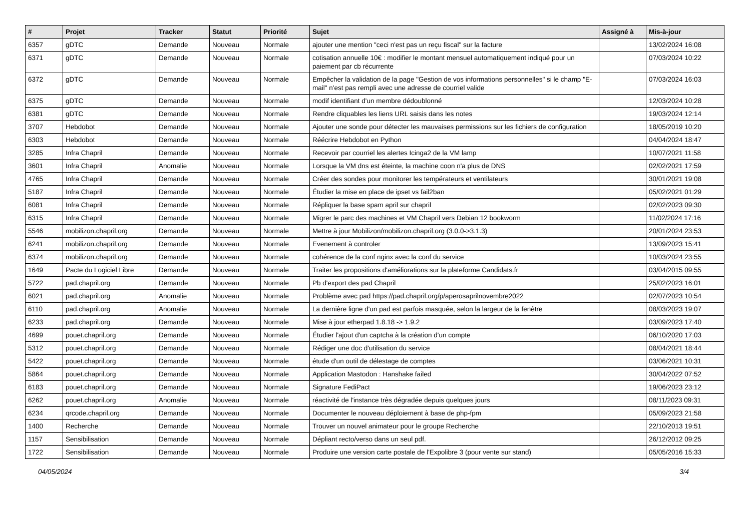| # | Projet | Tracker | Statut | Priorité | Sujet | Assigné à | Mis-à-jour |
| --- | --- | --- | --- | --- | --- | --- | --- |
| 6357 | gDTC | Demande | Nouveau | Normale | ajouter une mention "ceci n'est pas un reçu fiscal" sur la facture | | 13/02/2024 16:08 |
| 6371 | gDTC | Demande | Nouveau | Normale | cotisation annuelle 10€ : modifier le montant mensuel automatiquement indiqué pour un paiement par cb récurrente | | 07/03/2024 10:22 |
| 6372 | gDTC | Demande | Nouveau | Normale | Empêcher la validation de la page "Gestion de vos informations personnelles" si le champ "E-mail" n'est pas rempli avec une adresse de courriel valide | | 07/03/2024 16:03 |
| 6375 | gDTC | Demande | Nouveau | Normale | modif identifiant d'un membre dédoublonné | | 12/03/2024 10:28 |
| 6381 | gDTC | Demande | Nouveau | Normale | Rendre cliquables les liens URL saisis dans les notes | | 19/03/2024 12:14 |
| 3707 | Hebdobot | Demande | Nouveau | Normale | Ajouter une sonde pour détecter les mauvaises permissions sur les fichiers de configuration | | 18/05/2019 10:20 |
| 6303 | Hebdobot | Demande | Nouveau | Normale | Réécrire Hebdobot en Python | | 04/04/2024 18:47 |
| 3285 | Infra Chapril | Demande | Nouveau | Normale | Recevoir par courriel les alertes Icinga2 de la VM lamp | | 10/07/2021 11:58 |
| 3601 | Infra Chapril | Anomalie | Nouveau | Normale | Lorsque la VM dns est éteinte, la machine coon n'a plus de DNS | | 02/02/2021 17:59 |
| 4765 | Infra Chapril | Demande | Nouveau | Normale | Créer des sondes pour monitorer les températeurs et ventilateurs | | 30/01/2021 19:08 |
| 5187 | Infra Chapril | Demande | Nouveau | Normale | Étudier la mise en place de ipset vs fail2ban | | 05/02/2021 01:29 |
| 6081 | Infra Chapril | Demande | Nouveau | Normale | Répliquer la base spam april sur chapril | | 02/02/2023 09:30 |
| 6315 | Infra Chapril | Demande | Nouveau | Normale | Migrer le parc des machines et VM Chapril vers Debian 12 bookworm | | 11/02/2024 17:16 |
| 5546 | mobilizon.chapril.org | Demande | Nouveau | Normale | Mettre à jour Mobilizon/mobilizon.chapril.org (3.0.0->3.1.3) | | 20/01/2024 23:53 |
| 6241 | mobilizon.chapril.org | Demande | Nouveau | Normale | Evenement à controler | | 13/09/2023 15:41 |
| 6374 | mobilizon.chapril.org | Demande | Nouveau | Normale | cohérence de la conf nginx avec la conf du service | | 10/03/2024 23:55 |
| 1649 | Pacte du Logiciel Libre | Demande | Nouveau | Normale | Traiter les propositions d'améliorations sur la plateforme Candidats.fr | | 03/04/2015 09:55 |
| 5722 | pad.chapril.org | Demande | Nouveau | Normale | Pb d'export des pad Chapril | | 25/02/2023 16:01 |
| 6021 | pad.chapril.org | Anomalie | Nouveau | Normale | Problème avec pad https://pad.chapril.org/p/aperosaprilnovembre2022 | | 02/07/2023 10:54 |
| 6110 | pad.chapril.org | Anomalie | Nouveau | Normale | La dernière ligne d'un pad est parfois masquée, selon la largeur de la fenêtre | | 08/03/2023 19:07 |
| 6233 | pad.chapril.org | Demande | Nouveau | Normale | Mise à jour etherpad 1.8.18 -> 1.9.2 | | 03/09/2023 17:40 |
| 4699 | pouet.chapril.org | Demande | Nouveau | Normale | Étudier l'ajout d'un captcha à la création d'un compte | | 06/10/2020 17:03 |
| 5312 | pouet.chapril.org | Demande | Nouveau | Normale | Rédiger une doc d'utilisation du service | | 08/04/2021 18:44 |
| 5422 | pouet.chapril.org | Demande | Nouveau | Normale | étude d'un outil de délestage de comptes | | 03/06/2021 10:31 |
| 5864 | pouet.chapril.org | Demande | Nouveau | Normale | Application Mastodon : Hanshake failed | | 30/04/2022 07:52 |
| 6183 | pouet.chapril.org | Demande | Nouveau | Normale | Signature FediPact | | 19/06/2023 23:12 |
| 6262 | pouet.chapril.org | Anomalie | Nouveau | Normale | réactivité de l'instance très dégradée depuis quelques jours | | 08/11/2023 09:31 |
| 6234 | qrcode.chapril.org | Demande | Nouveau | Normale | Documenter le nouveau déploiement à base de php-fpm | | 05/09/2023 21:58 |
| 1400 | Recherche | Demande | Nouveau | Normale | Trouver un nouvel animateur pour le groupe Recherche | | 22/10/2013 19:51 |
| 1157 | Sensibilisation | Demande | Nouveau | Normale | Dépliant recto/verso dans un seul pdf. | | 26/12/2012 09:25 |
| 1722 | Sensibilisation | Demande | Nouveau | Normale | Produire une version carte postale de l'Expolibre 3 (pour vente sur stand) | | 05/05/2016 15:33 |
04/05/2024 3/4